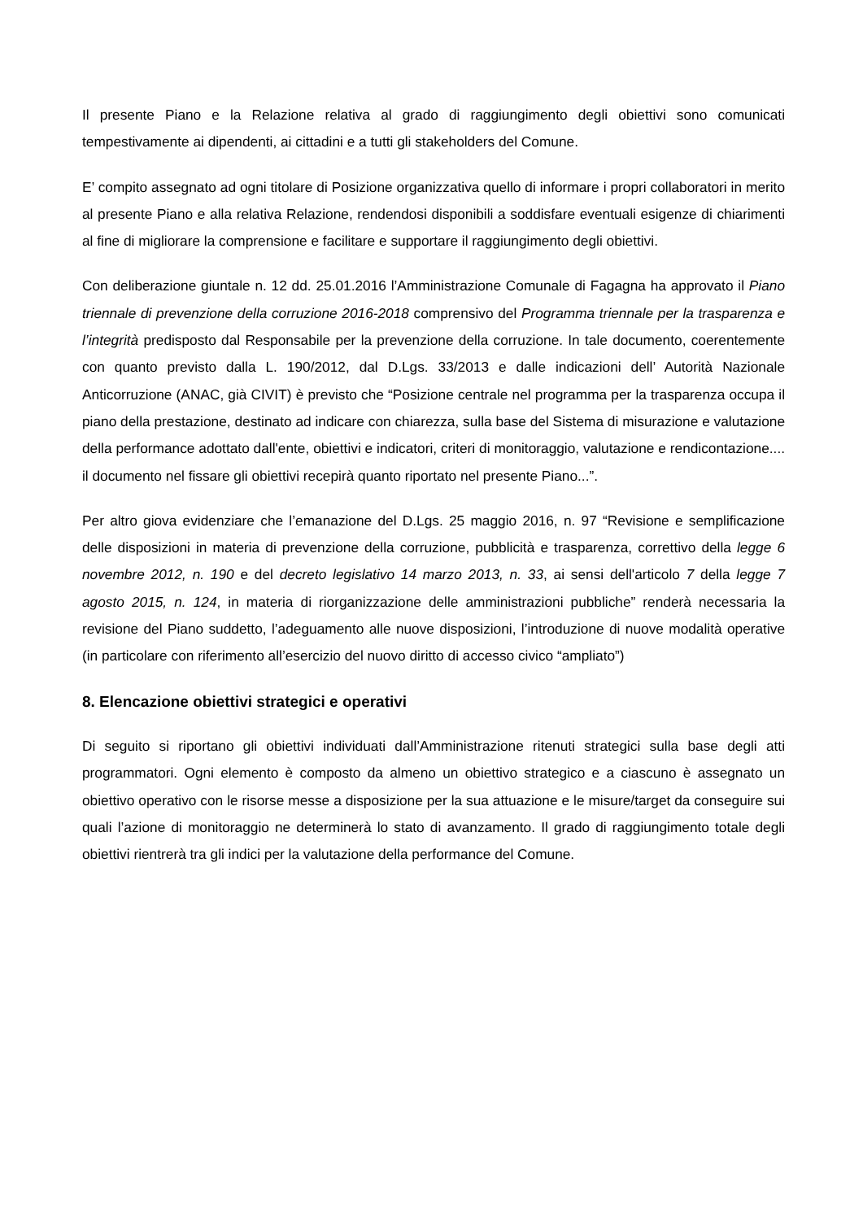Il presente Piano e la Relazione relativa al grado di raggiungimento degli obiettivi sono comunicati tempestivamente ai dipendenti, ai cittadini e a tutti gli stakeholders del Comune.
E’ compito assegnato ad ogni titolare di Posizione organizzativa quello di informare i propri collaboratori in merito al presente Piano e alla relativa Relazione, rendendosi disponibili a soddisfare eventuali esigenze di chiarimenti al fine di migliorare la comprensione e facilitare e supportare il raggiungimento degli obiettivi.
Con deliberazione giuntale n. 12 dd. 25.01.2016 l’Amministrazione Comunale di Fagagna ha approvato il Piano triennale di prevenzione della corruzione 2016-2018 comprensivo del Programma triennale per la trasparenza e l’integrità predisposto dal Responsabile per la prevenzione della corruzione. In tale documento, coerentemente con quanto previsto dalla L. 190/2012, dal D.Lgs. 33/2013 e dalle indicazioni dell’ Autorità Nazionale Anticorruzione (ANAC, già CIVIT) è previsto che “Posizione centrale nel programma per la trasparenza occupa il piano della prestazione, destinato ad indicare con chiarezza, sulla base del Sistema di misurazione e valutazione della performance adottato dall'ente, obiettivi e indicatori, criteri di monitoraggio, valutazione e rendicontazione.... il documento nel fissare gli obiettivi recepirà quanto riportato nel presente Piano...”.
Per altro giova evidenziare che l’emanazione del D.Lgs. 25 maggio 2016, n. 97 “Revisione e semplificazione delle disposizioni in materia di prevenzione della corruzione, pubblicità e trasparenza, correttivo della legge 6 novembre 2012, n. 190 e del decreto legislativo 14 marzo 2013, n. 33, ai sensi dell'articolo 7 della legge 7 agosto 2015, n. 124, in materia di riorganizzazione delle amministrazioni pubbliche” renderà necessaria la revisione del Piano suddetto, l’adeguamento alle nuove disposizioni, l’introduzione di nuove modalità operative (in particolare con riferimento all’esercizio del nuovo diritto di accesso civico “ampliato”)
8. Elencazione obiettivi strategici e operativi
Di seguito si riportano gli obiettivi individuati dall’Amministrazione ritenuti strategici sulla base degli atti programmatori. Ogni elemento è composto da almeno un obiettivo strategico e a ciascuno è assegnato un obiettivo operativo con le risorse messe a disposizione per la sua attuazione e le misure/target da conseguire sui quali l’azione di monitoraggio ne determinerà lo stato di avanzamento. Il grado di raggiungimento totale degli obiettivi rientrerà tra gli indici per la valutazione della performance del Comune.